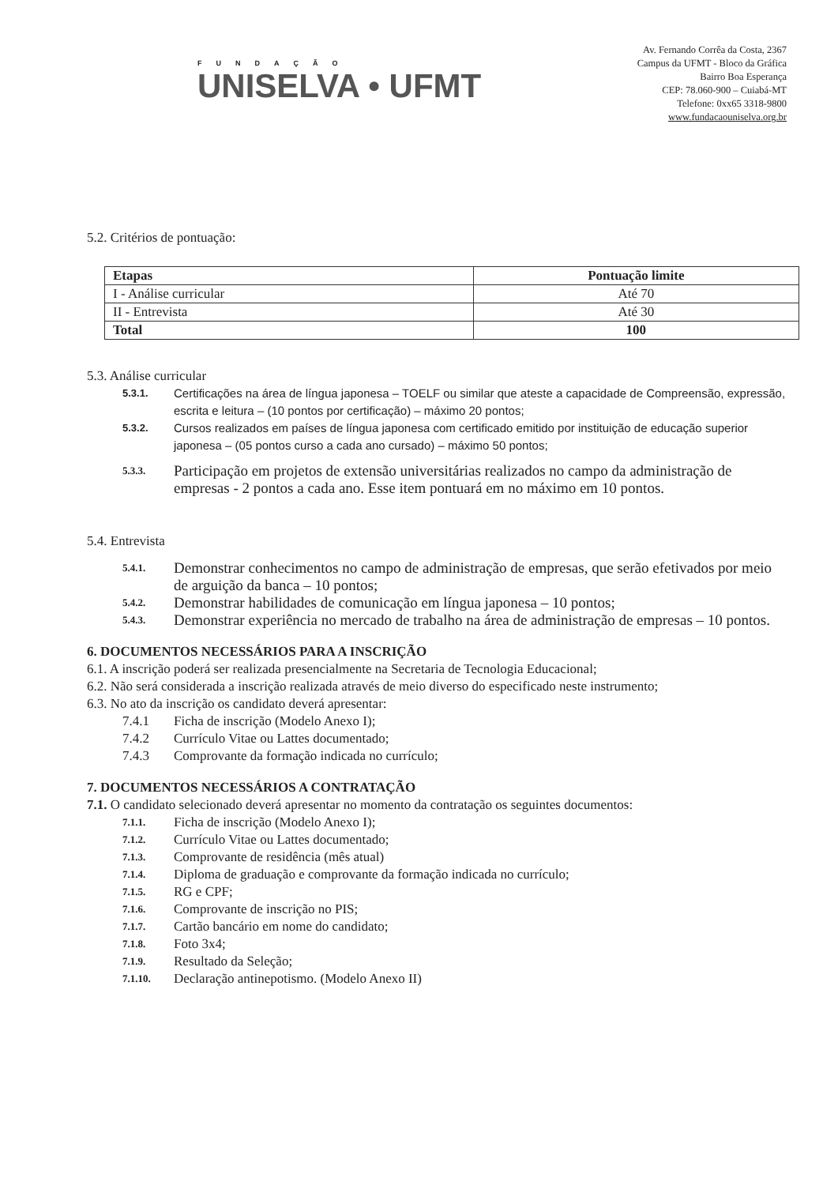FUNDAÇÃO
UNISELVA • UFMT
Av. Fernando Corrêa da Costa, 2367
Campus da UFMT - Bloco da Gráfica
Bairro Boa Esperança
CEP: 78.060-900 – Cuiabá-MT
Telefone: 0xx65 3318-9800
www.fundacaouniselva.org.br
5.2. Critérios de pontuação:
| Etapas | Pontuação limite |
| --- | --- |
| I - Análise curricular | Até 70 |
| II - Entrevista | Até 30 |
| Total | 100 |
5.3. Análise curricular
5.3.1.
Certificações na área de língua japonesa – TOELF ou similar que ateste a capacidade de Compreensão, expressão, escrita e leitura – (10 pontos por certificação) – máximo 20 pontos;
5.3.2.
Cursos realizados em países de língua japonesa com certificado emitido por instituição de educação superior japonesa – (05 pontos curso a cada ano cursado) – máximo 50 pontos;
5.3.3.
Participação em projetos de extensão universitárias realizados no campo da administração de empresas - 2 pontos a cada ano. Esse item pontuará em no máximo em 10 pontos.
5.4. Entrevista
5.4.1.
Demonstrar conhecimentos no campo de administração de empresas, que serão efetivados por meio de arguição da banca – 10 pontos;
5.4.2.
Demonstrar habilidades de comunicação em língua japonesa – 10 pontos;
5.4.3.
Demonstrar experiência no mercado de trabalho na área de administração de empresas – 10 pontos.
6. DOCUMENTOS NECESSÁRIOS PARA A INSCRIÇÃO
6.1. A inscrição poderá ser realizada presencialmente na Secretaria de Tecnologia Educacional;
6.2. Não será considerada a inscrição realizada através de meio diverso do especificado neste instrumento;
6.3. No ato da inscrição os candidato deverá apresentar:
7.4.1 Ficha de inscrição (Modelo Anexo I);
7.4.2 Currículo Vitae ou Lattes documentado;
7.4.3 Comprovante da formação indicada no currículo;
7. DOCUMENTOS NECESSÁRIOS A CONTRATAÇÃO
7.1. O candidato selecionado deverá apresentar no momento da contratação os seguintes documentos:
7.1.1.
Ficha de inscrição (Modelo Anexo I);
7.1.2.
Currículo Vitae ou Lattes documentado;
7.1.3.
Comprovante de residência (mês atual)
7.1.4.
Diploma de graduação e comprovante da formação indicada no currículo;
7.1.5.
RG e CPF;
7.1.6.
Comprovante de inscrição no PIS;
7.1.7.
Cartão bancário em nome do candidato;
7.1.8.
Foto 3x4;
7.1.9.
Resultado da Seleção;
7.1.10.
Declaração antinepotismo. (Modelo Anexo II)